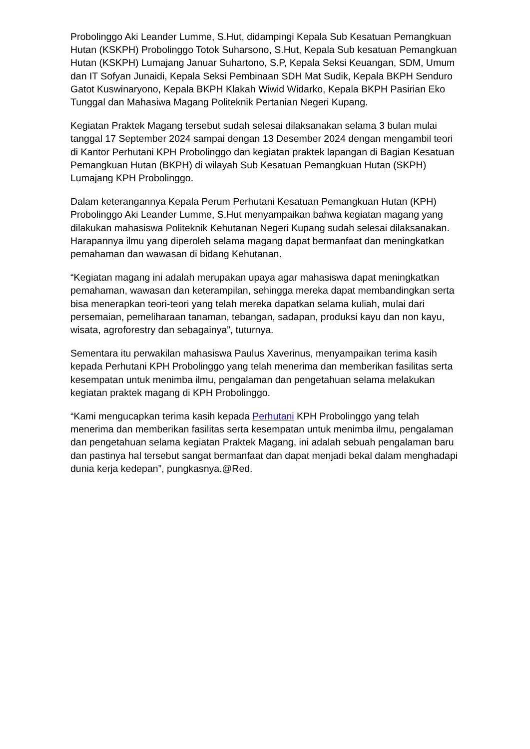Probolinggo Aki Leander Lumme, S.Hut, didampingi Kepala Sub Kesatuan Pemangkuan Hutan (KSKPH) Probolinggo Totok Suharsono, S.Hut, Kepala Sub kesatuan Pemangkuan Hutan (KSKPH) Lumajang Januar Suhartono, S.P, Kepala Seksi Keuangan, SDM, Umum dan IT Sofyan Junaidi, Kepala Seksi Pembinaan SDH Mat Sudik, Kepala BKPH Senduro Gatot Kuswinaryono, Kepala BKPH Klakah Wiwid Widarko, Kepala BKPH Pasirian Eko Tunggal dan Mahasiwa Magang Politeknik Pertanian Negeri Kupang.
Kegiatan Praktek Magang tersebut sudah selesai dilaksanakan selama 3 bulan mulai tanggal 17 September 2024 sampai dengan 13 Desember 2024 dengan mengambil teori di Kantor Perhutani KPH Probolinggo dan kegiatan praktek lapangan di Bagian Kesatuan Pemangkuan Hutan (BKPH) di wilayah Sub Kesatuan Pemangkuan Hutan (SKPH) Lumajang KPH Probolinggo.
Dalam keterangannya Kepala Perum Perhutani Kesatuan Pemangkuan Hutan (KPH) Probolinggo Aki Leander Lumme, S.Hut menyampaikan bahwa kegiatan magang yang dilakukan mahasiswa Politeknik Kehutanan Negeri Kupang sudah selesai dilaksanakan. Harapannya ilmu yang diperoleh selama magang dapat bermanfaat dan meningkatkan pemahaman dan wawasan di bidang Kehutanan.
“Kegiatan magang ini adalah merupakan upaya agar mahasiswa dapat meningkatkan pemahaman, wawasan dan keterampilan, sehingga mereka dapat membandingkan serta bisa menerapkan teori-teori yang telah mereka dapatkan selama kuliah, mulai dari persemaian, pemeliharaan tanaman, tebangan, sadapan, produksi kayu dan non kayu, wisata, agroforestry dan sebagainya”, tuturnya.
Sementara itu perwakilan mahasiswa Paulus Xaverinus, menyampaikan terima kasih kepada Perhutani KPH Probolinggo yang telah menerima dan memberikan fasilitas serta kesempatan untuk menimba ilmu, pengalaman dan pengetahuan selama melakukan kegiatan praktek magang di KPH Probolinggo.
“Kami mengucapkan terima kasih kepada Perhutani KPH Probolinggo yang telah menerima dan memberikan fasilitas serta kesempatan untuk menimba ilmu, pengalaman dan pengetahuan selama kegiatan Praktek Magang, ini adalah sebuah pengalaman baru dan pastinya hal tersebut sangat bermanfaat dan dapat menjadi bekal dalam menghadapi dunia kerja kedepan”, pungkasnya.@Red.